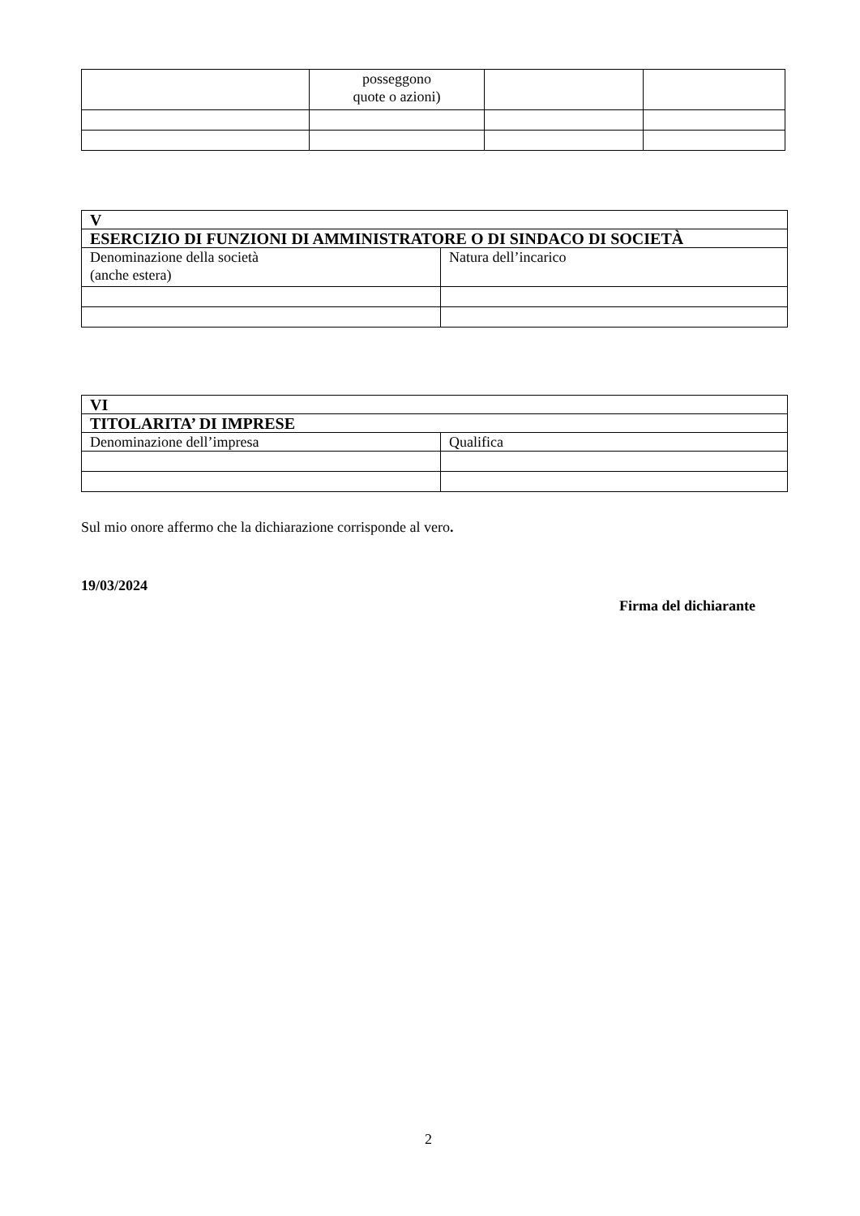| | posseggono quote o azioni) | | |
| V | |
| ESERCIZIO DI FUNZIONI DI AMMINISTRATORE O DI SINDACO DI SOCIETÀ | |
| Denominazione della società (anche estera) | Natura dell’incarico |
| VI | |
| TITOLARITA’ DI IMPRESE | |
| Denominazione dell’impresa | Qualifica |
Sul mio onore affermo che la dichiarazione corrisponde al vero.
19/03/2024
Firma del dichiarante
2